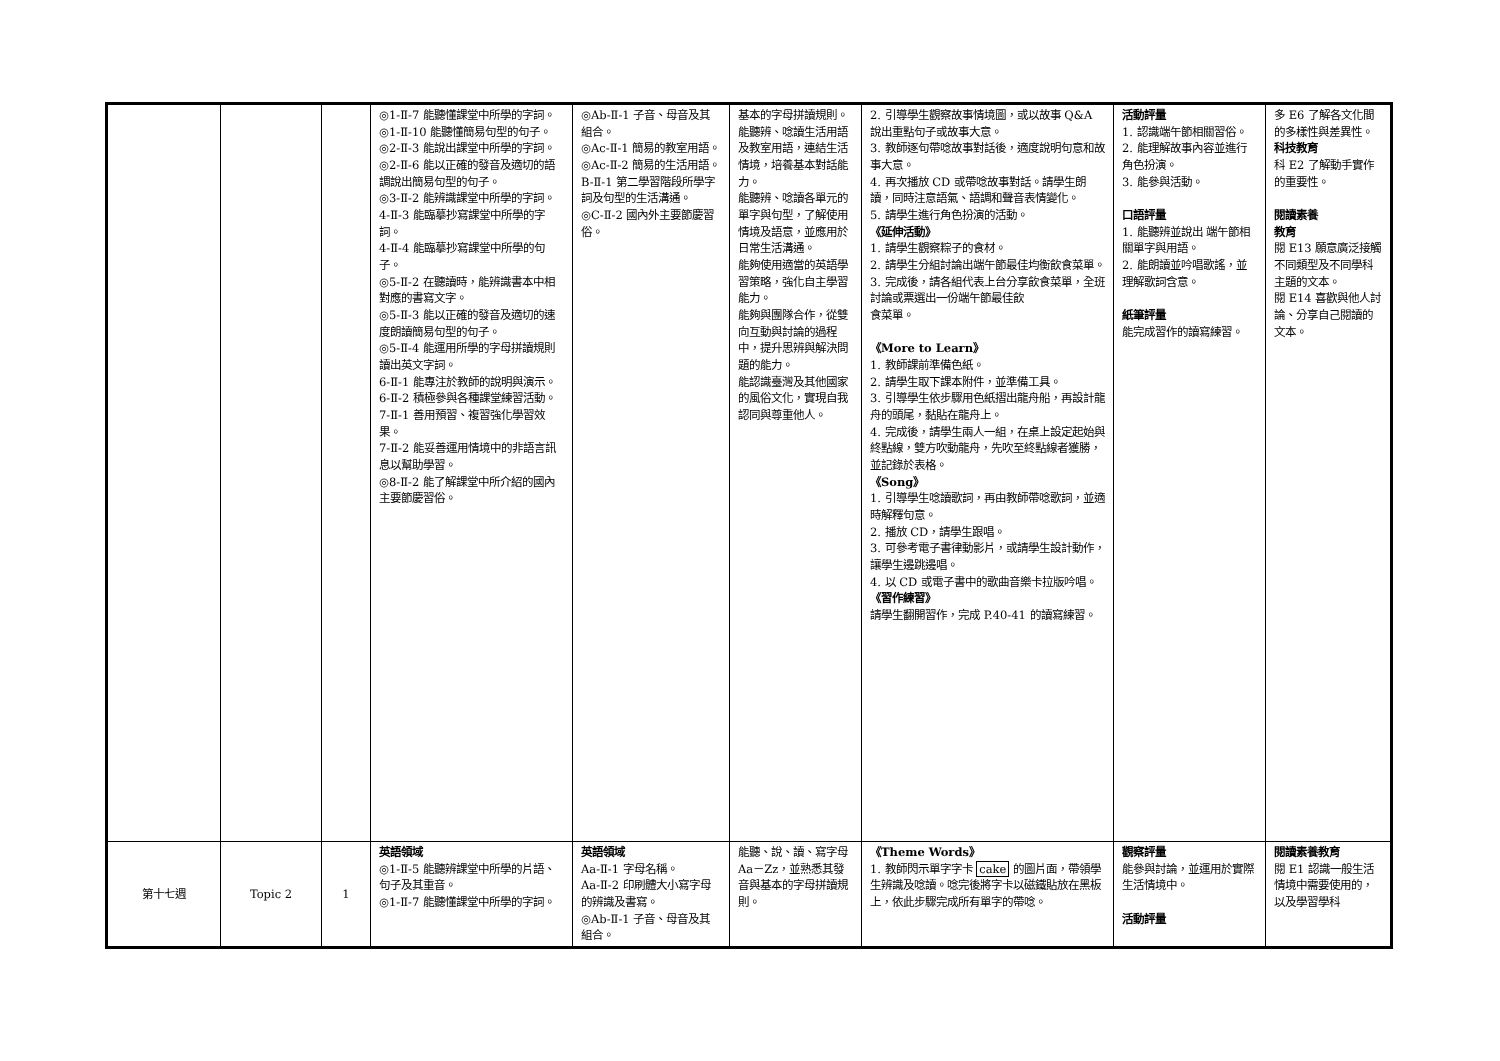| | | | ◎1-Ⅱ-7 能聽懂課堂中所學的字詞。 ◎1-Ⅱ-10 能聽懂簡易句型的句子。 ◎2-Ⅱ-3 能說出課堂中所學的字詞。 ◎2-Ⅱ-6 能以正確的發音及適切的語調說出簡易句型的句子。 ◎3-Ⅱ-2 能辨識課堂中所學的字詞。 4-Ⅱ-3 能臨摹抄寫課堂中所學的字詞。 4-Ⅱ-4 能臨摹抄寫課堂中所學的句子。 ◎5-Ⅱ-2 在聽讀時，能辨識書本中相對應的書寫文字。 ◎5-Ⅱ-3 能以正確的發音及適切的速度朗讀簡易句型的句子。 ◎5-Ⅱ-4 能運用所學的字母拼讀規則讀出英文字詞。 6-Ⅱ-1 能專注於教師的說明與演示。 6-Ⅱ-2 積極參與各種課堂練習活動。 7-Ⅱ-1 善用預習、複習強化學習效果。 7-Ⅱ-2 能妥善運用情境中的非語言訊息以幫助學習。 ◎8-Ⅱ-2 能了解課堂中所介紹的國內主要節慶習俗。 | ◎Ab-Ⅱ-1 子音、母音及其組合。 ◎Ac-Ⅱ-1 簡易的教室用語。 ◎Ac-Ⅱ-2 簡易的生活用語。 B-Ⅱ-1 第二學習階段所學字詞及句型的生活溝通。 ◎C-Ⅱ-2 國內外主要節慶習俗。 | 基本的字母拼讀規則。 能聽辨、唸讀生活用語及教室用語，連結生活情境，培養基本對話能力。 能聽辨、唸讀各單元的單字與句型，了解使用情境及語意，並應用於日常生活溝通。 能夠使用適當的英語學習策略，強化自主學習能力。 能夠與團隊合作，從雙向互動與討論的過程中，提升思辨與解決問題的能力。 能認識臺灣及其他國家的風俗文化，實現自我認同與尊重他人。 | 2. 引導學生觀察故事情境圖，或以故事 Q&A 說出重點句子或故事大意。 3. 教師逐句帶唸故事對話後，適度說明句意和故事大意。 4. 再次播放 CD 或帶唸故事對話。請學生朗讀，同時注意語氣、語調和聲音表情變化。 5. 請學生進行角色扮演的活動。 《延伸活動》 1. 請學生觀察粽子的食材。 2. 請學生分組討論出端午節最佳均衡飲食菜單。 3. 完成後，請各組代表上台分享飲食菜單，全班討論或票選出一份端午節最佳飲 食菜單。 《More to Learn》 1. 教師課前準備色紙。 2. 請學生取下課本附件，並準備工具。 3. 引導學生依步驟用色紙摺出龍舟船，再設計龍舟的頭尾，黏貼在龍舟上。 4. 完成後，請學生兩人一組，在桌上設定起始與終點線，雙方吹動龍舟，先吹至終點線者獲勝，並記錄於表格。 《Song》 1. 引導學生唸讀歌詞，再由教師帶唸歌詞，並適時解釋句意。 2. 播放 CD，請學生跟唱。 3. 可參考電子書律動影片，或請學生設計動作，讓學生邊跳邊唱。 4. 以 CD 或電子書中的歌曲音樂卡拉版吟唱。 《習作練習》 請學生翻開習作，完成 P.40-41 的讀寫練習。 | 活動評量 1. 認識端午節相關習俗。 2. 能理解故事內容並進行角色扮演。 3. 能參與活動。 口語評量 1. 能聽辨並說出 端午節相關單字與用語。 2. 能朗讀並吟唱歌謠，並理解歌詞含意。 紙筆評量 能完成習作的讀寫練習。 | 多 E6 了解各文化間的多樣性與差異性。 科技教育 科 E2 了解動手實作的重要性。 閱讀素養 教育 閱 E13 願意廣泛接觸不同類型及不同學科主題的文本。 閱 E14 喜歡與他人討論、分享自己閱讀的文本。 |
| 第十七週 | Topic 2 | 1 | 英語領域 ◎1-Ⅱ-5 能聽辨課堂中所學的片語、句子及其重音。 ◎1-Ⅱ-7 能聽懂課堂中所學的字詞。 | 英語領域 Aa-Ⅱ-1 字母名稱。 Aa-Ⅱ-2 印刷體大小寫字母的辨識及書寫。 ◎Ab-Ⅱ-1 子音、母音及其組合。 | 能聽、說、讀、寫字母 Aa－Zz，並熟悉其發音與基本的字母拼讀規則。 | 《Theme Words》 1. 教師閃示單字字卡 cake 的圖片面，帶領學生辨識及唸讀。唸完後將字卡以磁鐵貼放在黑板上，依此步驟完成所有單字的帶唸。 | 觀察評量 能參與討論，並運用於實際生活情境中。 活動評量 | 閱讀素養教育 閱 E1 認識一般生活情境中需要使用的，以及學習學科 |